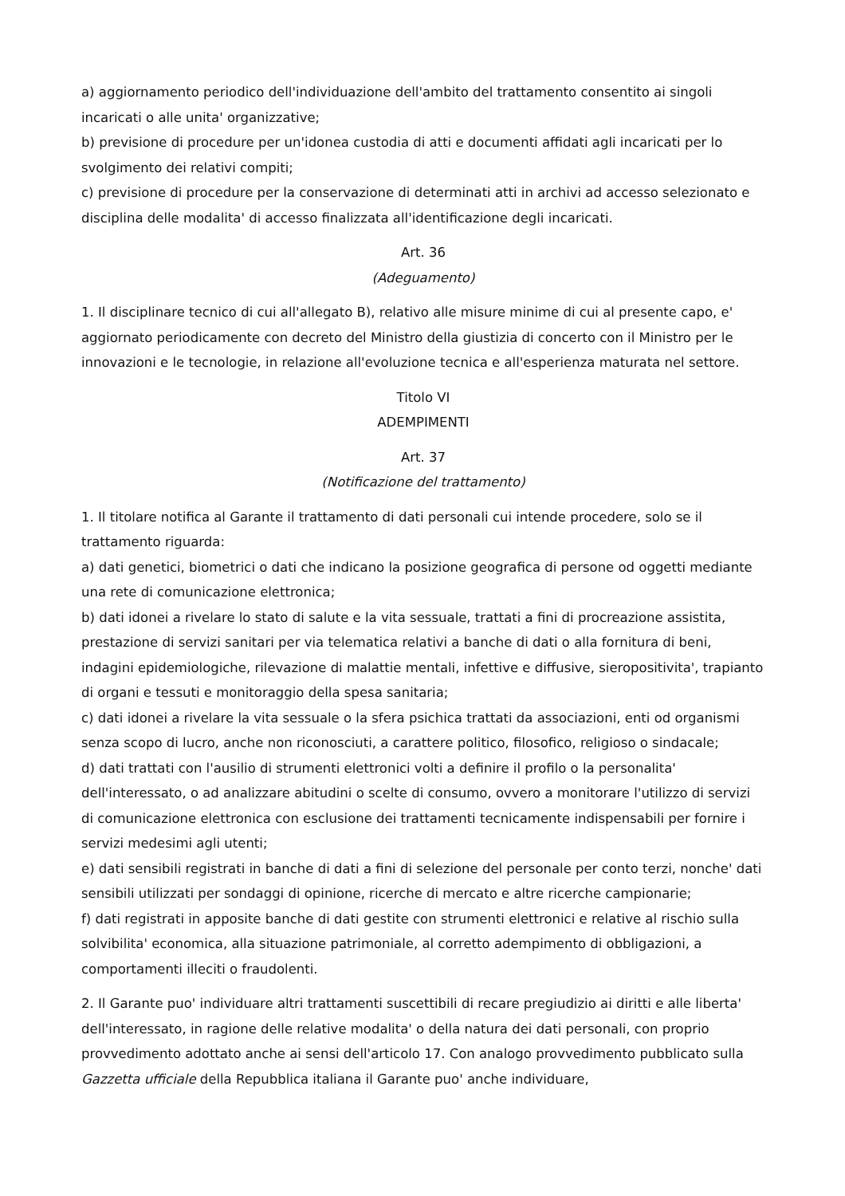a) aggiornamento periodico dell'individuazione dell'ambito del trattamento consentito ai singoli incaricati o alle unita' organizzative;
b) previsione di procedure per un'idonea custodia di atti e documenti affidati agli incaricati per lo svolgimento dei relativi compiti;
c) previsione di procedure per la conservazione di determinati atti in archivi ad accesso selezionato e disciplina delle modalita' di accesso finalizzata all'identificazione degli incaricati.
Art. 36
(Adeguamento)
1. Il disciplinare tecnico di cui all'allegato B), relativo alle misure minime di cui al presente capo, e' aggiornato periodicamente con decreto del Ministro della giustizia di concerto con il Ministro per le innovazioni e le tecnologie, in relazione all'evoluzione tecnica e all'esperienza maturata nel settore.
Titolo VI
ADEMPIMENTI
Art. 37
(Notificazione del trattamento)
1. Il titolare notifica al Garante il trattamento di dati personali cui intende procedere, solo se il trattamento riguarda:
a) dati genetici, biometrici o dati che indicano la posizione geografica di persone od oggetti mediante una rete di comunicazione elettronica;
b) dati idonei a rivelare lo stato di salute e la vita sessuale, trattati a fini di procreazione assistita, prestazione di servizi sanitari per via telematica relativi a banche di dati o alla fornitura di beni, indagini epidemiologiche, rilevazione di malattie mentali, infettive e diffusive, sieropositivita', trapianto di organi e tessuti e monitoraggio della spesa sanitaria;
c) dati idonei a rivelare la vita sessuale o la sfera psichica trattati da associazioni, enti od organismi senza scopo di lucro, anche non riconosciuti, a carattere politico, filosofico, religioso o sindacale;
d) dati trattati con l'ausilio di strumenti elettronici volti a definire il profilo o la personalita' dell'interessato, o ad analizzare abitudini o scelte di consumo, ovvero a monitorare l'utilizzo di servizi di comunicazione elettronica con esclusione dei trattamenti tecnicamente indispensabili per fornire i servizi medesimi agli utenti;
e) dati sensibili registrati in banche di dati a fini di selezione del personale per conto terzi, nonche' dati sensibili utilizzati per sondaggi di opinione, ricerche di mercato e altre ricerche campionarie;
f) dati registrati in apposite banche di dati gestite con strumenti elettronici e relative al rischio sulla solvibilita' economica, alla situazione patrimoniale, al corretto adempimento di obbligazioni, a comportamenti illeciti o fraudolenti.
2. Il Garante puo' individuare altri trattamenti suscettibili di recare pregiudizio ai diritti e alle liberta' dell'interessato, in ragione delle relative modalita' o della natura dei dati personali, con proprio provvedimento adottato anche ai sensi dell'articolo 17. Con analogo provvedimento pubblicato sulla Gazzetta ufficiale della Repubblica italiana il Garante puo' anche individuare,